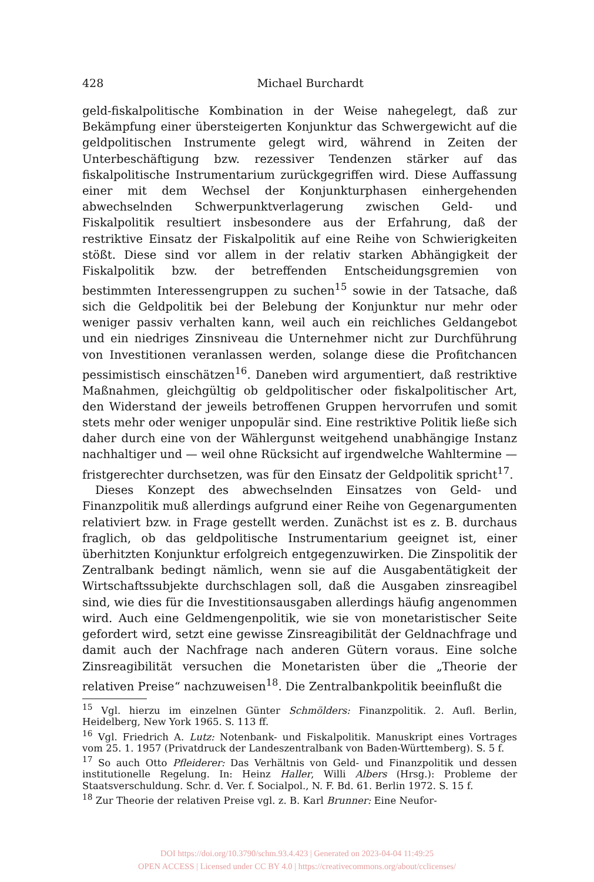428
Michael Burchardt
geld-fiskalpolitische Kombination in der Weise nahegelegt, daß zur Bekämpfung einer übersteigerten Konjunktur das Schwergewicht auf die geldpolitischen Instrumente gelegt wird, während in Zeiten der Unterbeschäftigung bzw. rezessiver Tendenzen stärker auf das fiskalpolitische Instrumentarium zurückgegriffen wird. Diese Auffassung einer mit dem Wechsel der Konjunkturphasen einhergehenden abwechselnden Schwerpunktverlagerung zwischen Geld- und Fiskalpolitik resultiert insbesondere aus der Erfahrung, daß der restriktive Einsatz der Fiskalpolitik auf eine Reihe von Schwierigkeiten stößt. Diese sind vor allem in der relativ starken Abhängigkeit der Fiskalpolitik bzw. der betreffenden Entscheidungsgremien von bestimmten Interessengruppen zu suchen<sup>15</sup> sowie in der Tatsache, daß sich die Geldpolitik bei der Belebung der Konjunktur nur mehr oder weniger passiv verhalten kann, weil auch ein reichliches Geldangebot und ein niedriges Zinsniveau die Unternehmer nicht zur Durchführung von Investitionen veranlassen werden, solange diese die Profitchancen pessimistisch einschätzen<sup>16</sup>. Daneben wird argumentiert, daß restriktive Maßnahmen, gleichgültig ob geldpolitischer oder fiskalpolitischer Art, den Widerstand der jeweils betroffenen Gruppen hervorrufen und somit stets mehr oder weniger unpopulär sind. Eine restriktive Politik ließe sich daher durch eine von der Wählergunst weitgehend unabhängige Instanz nachhaltiger und — weil ohne Rücksicht auf irgendwelche Wahltermine — fristgerechter durchsetzen, was für den Einsatz der Geldpolitik spricht<sup>17</sup>.
Dieses Konzept des abwechselnden Einsatzes von Geld- und Finanzpolitik muß allerdings aufgrund einer Reihe von Gegenargumenten relativiert bzw. in Frage gestellt werden. Zunächst ist es z. B. durchaus fraglich, ob das geldpolitische Instrumentarium geeignet ist, einer überhitzten Konjunktur erfolgreich entgegenzuwirken. Die Zinspolitik der Zentralbank bedingt nämlich, wenn sie auf die Ausgabentätigkeit der Wirtschaftssubjekte durchschlagen soll, daß die Ausgaben zinsreagibel sind, wie dies für die Investitionsausgaben allerdings häufig angenommen wird. Auch eine Geldmengenpolitik, wie sie von monetaristischer Seite gefordert wird, setzt eine gewisse Zinsreagibilität der Geldnachfrage und damit auch der Nachfrage nach anderen Gütern voraus. Eine solche Zinsreagibilität versuchen die Monetaristen über die „Theorie der relativen Preise“ nachzuweisen<sup>18</sup>. Die Zentralbankpolitik beeinflußt die
<sup>15</sup> Vgl. hierzu im einzelnen Günter Schmölders: Finanzpolitik. 2. Aufl. Berlin, Heidelberg, New York 1965. S. 113 ff.
<sup>16</sup> Vgl. Friedrich A. Lutz: Notenbank- und Fiskalpolitik. Manuskript eines Vortrages vom 25. 1. 1957 (Privatdruck der Landeszentralbank von Baden-Württemberg). S. 5 f.
<sup>17</sup> So auch Otto Pfleiderer: Das Verhältnis von Geld- und Finanzpolitik und dessen institutionelle Regelung. In: Heinz Haller, Willi Albers (Hrsg.): Probleme der Staatsverschuldung. Schr. d. Ver. f. Socialpol., N. F. Bd. 61. Berlin 1972. S. 15 f.
<sup>18</sup> Zur Theorie der relativen Preise vgl. z. B. Karl Brunner: Eine Neufor-
DOI https://doi.org/10.3790/schm.93.4.423 | Generated on 2023-04-04 11:49:25
OPEN ACCESS | Licensed under CC BY 4.0 | https://creativecommons.org/about/cclicenses/